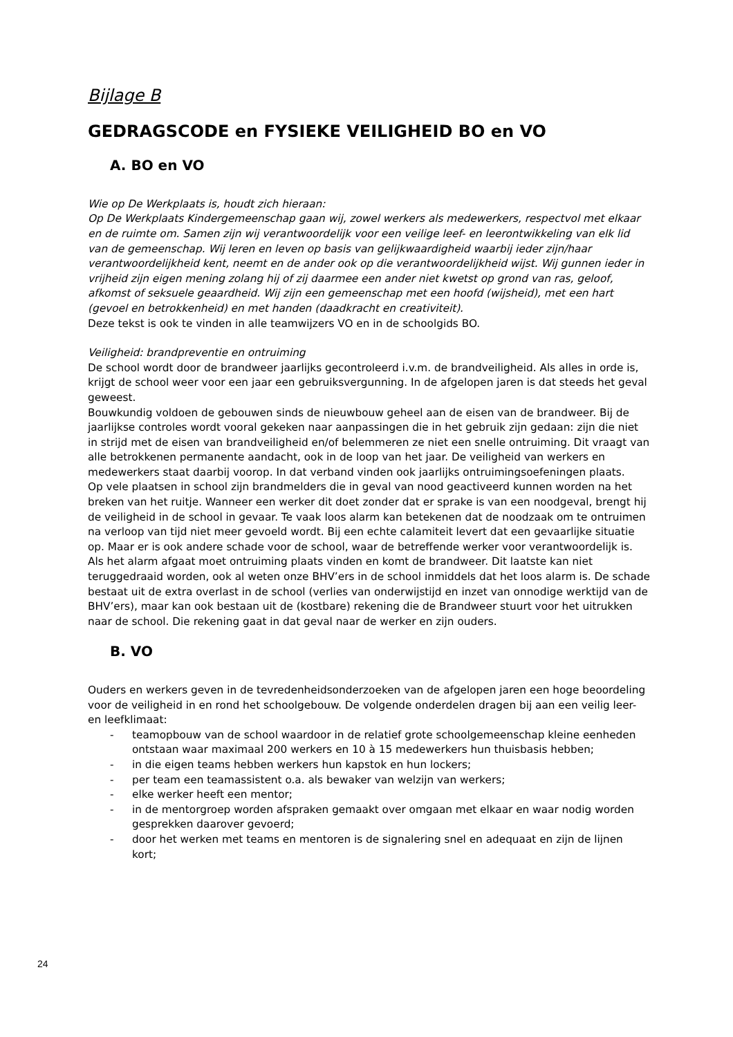Bijlage B
GEDRAGSCODE en FYSIEKE VEILIGHEID BO en VO
A. BO en VO
Wie op De Werkplaats is, houdt zich hieraan:
Op De Werkplaats Kindergemeenschap gaan wij, zowel werkers als medewerkers, respectvol met elkaar en de ruimte om. Samen zijn wij verantwoordelijk voor een veilige leef- en leerontwikkeling van elk lid van de gemeenschap. Wij leren en leven op basis van gelijkwaardigheid waarbij ieder zijn/haar verantwoordelijkheid kent, neemt en de ander ook op die verantwoordelijkheid wijst. Wij gunnen ieder in vrijheid zijn eigen mening zolang hij of zij daarmee een ander niet kwetst op grond van ras, geloof, afkomst of seksuele geaardheid. Wij zijn een gemeenschap met een hoofd (wijsheid), met een hart (gevoel en betrokkenheid) en met handen (daadkracht en creativiteit).
Deze tekst is ook te vinden in alle teamwijzers VO en in de schoolgids BO.
Veiligheid: brandpreventie en ontruiming
De school wordt door de brandweer jaarlijks gecontroleerd i.v.m. de brandveiligheid. Als alles in orde is, krijgt de school weer voor een jaar een gebruiksvergunning. In de afgelopen jaren is dat steeds het geval geweest.
Bouwkundig voldoen de gebouwen sinds de nieuwbouw geheel aan de eisen van de brandweer. Bij de jaarlijkse controles wordt vooral gekeken naar aanpassingen die in het gebruik zijn gedaan: zijn die niet in strijd met de eisen van brandveiligheid en/of belemmeren ze niet een snelle ontruiming. Dit vraagt van alle betrokkenen permanente aandacht, ook in de loop van het jaar. De veiligheid van werkers en medewerkers staat daarbij voorop. In dat verband vinden ook jaarlijks ontruimingsoefeningen plaats.
Op vele plaatsen in school zijn brandmelders die in geval van nood geactiveerd kunnen worden na het breken van het ruitje. Wanneer een werker dit doet zonder dat er sprake is van een noodgeval, brengt hij de veiligheid in de school in gevaar. Te vaak loos alarm kan betekenen dat de noodzaak om te ontruimen na verloop van tijd niet meer gevoeld wordt. Bij een echte calamiteit levert dat een gevaarlijke situatie op. Maar er is ook andere schade voor de school, waar de betreffende werker voor verantwoordelijk is. Als het alarm afgaat moet ontruiming plaats vinden en komt de brandweer. Dit laatste kan niet teruggedraaid worden, ook al weten onze BHV’ers in de school inmiddels dat het loos alarm is. De schade bestaat uit de extra overlast in de school (verlies van onderwijstijd en inzet van onnodige werktijd van de BHV’ers), maar kan ook bestaan uit de (kostbare) rekening die de Brandweer stuurt voor het uitrukken naar de school. Die rekening gaat in dat geval naar de werker en zijn ouders.
B. VO
Ouders en werkers geven in de tevredenheidsonderzoeken van de afgelopen jaren een hoge beoordeling voor de veiligheid in en rond het schoolgebouw. De volgende onderdelen dragen bij aan een veilig leer- en leefklimaat:
- teamopbouw van de school waardoor in de relatief grote schoolgemeenschap kleine eenheden ontstaan waar maximaal 200 werkers en 10 à 15 medewerkers hun thuisbasis hebben;
- in die eigen teams hebben werkers hun kapstok en hun lockers;
- per team een teamassistent o.a. als bewaker van welzijn van werkers;
- elke werker heeft een mentor;
- in de mentorgroep worden afspraken gemaakt over omgaan met elkaar en waar nodig worden gesprekken daarover gevoerd;
- door het werken met teams en mentoren is de signalering snel en adequaat en zijn de lijnen kort;
24